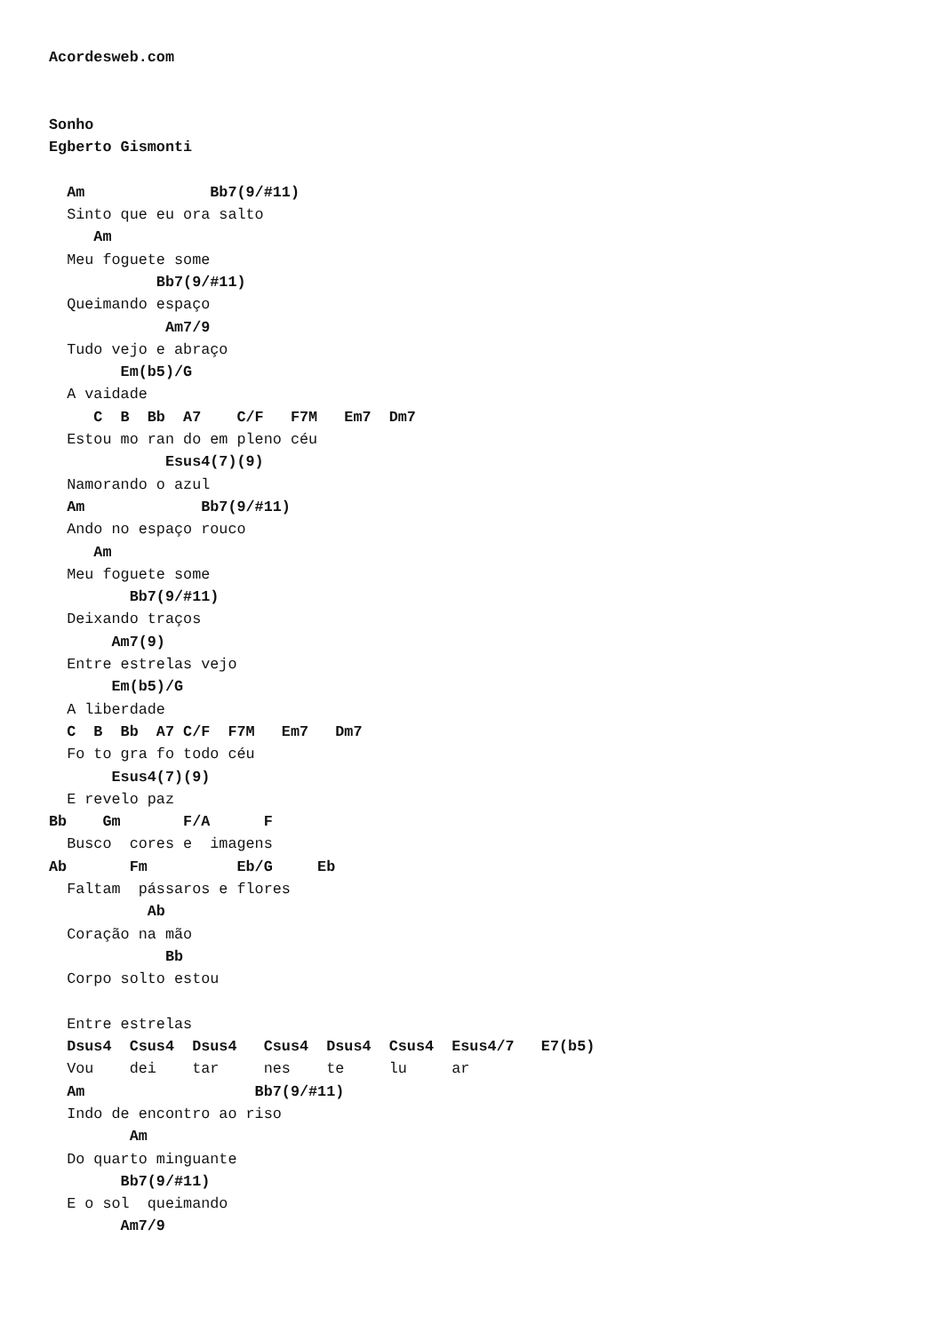Acordesweb.com


Sonho
Egberto Gismonti

  Am              Bb7(9/#11)
  Sinto que eu ora salto
     Am
  Meu foguete some
            Bb7(9/#11)
  Queimando espaço
             Am7/9
  Tudo vejo e abraço
        Em(b5)/G
  A vaidade
     C  B  Bb  A7    C/F   F7M   Em7  Dm7
  Estou mo ran do em pleno céu
             Esus4(7)(9)
  Namorando o azul
  Am             Bb7(9/#11)
  Ando no espaço rouco
     Am
  Meu foguete some
         Bb7(9/#11)
  Deixando traços
       Am7(9)
  Entre estrelas vejo
       Em(b5)/G
  A liberdade
  C  B  Bb  A7 C/F  F7M   Em7   Dm7
  Fo to gra fo todo céu
       Esus4(7)(9)
  E revelo paz
Bb    Gm       F/A      F
  Busco  cores e  imagens
Ab       Fm          Eb/G     Eb
  Faltam  pássaros e flores
           Ab
  Coração na mão
             Bb
  Corpo solto estou

  Entre estrelas
  Dsus4  Csus4  Dsus4   Csus4  Dsus4  Csus4  Esus4/7   E7(b5)
  Vou    dei    tar     nes    te     lu     ar
  Am                   Bb7(9/#11)
  Indo de encontro ao riso
         Am
  Do quarto minguante
        Bb7(9/#11)
  E o sol  queimando
        Am7/9